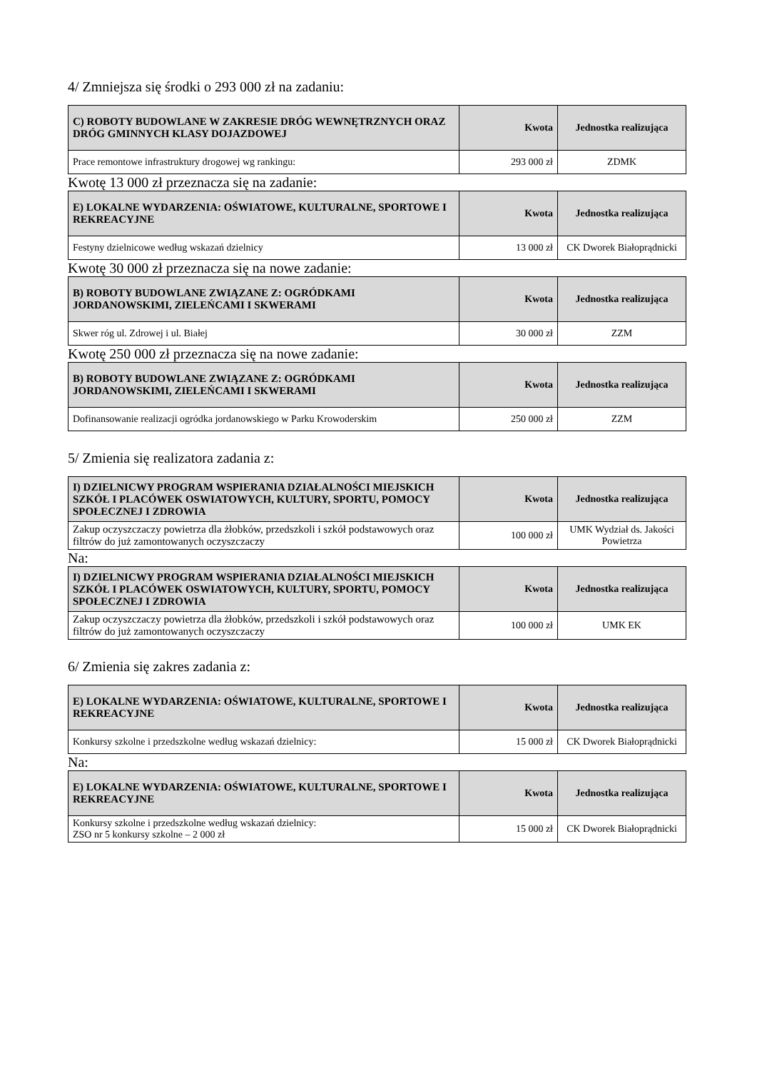4/ Zmniejsza się środki o 293 000 zł na zadaniu:
| C) ROBOTY BUDOWLANE W ZAKRESIE DRÓG WEWNĘTRZNYCH ORAZ DRÓG GMINNYCH KLASY DOJAZDOWEJ | Kwota | Jednostka realizująca |
| --- | --- | --- |
| Prace remontowe infrastruktury drogowej wg rankingu: | 293 000 zł | ZDMK |
Kwotę 13 000 zł przeznacza się na zadanie:
| E) LOKALNE WYDARZENIA: OŚWIATOWE, KULTURALNE, SPORTOWE I REKREACYJNE | Kwota | Jednostka realizująca |
| --- | --- | --- |
| Festyny dzielnicowe według wskazań dzielnicy | 13 000 zł | CK Dworek Białoprądnicki |
Kwotę 30 000 zł przeznacza się na nowe zadanie:
| B) ROBOTY BUDOWLANE ZWIĄZANE Z: OGRÓDKAMI JORDANOWSKIMI, ZIELEŃCAMI I SKWERAMI | Kwota | Jednostka realizująca |
| --- | --- | --- |
| Skwer róg ul. Zdrowej i ul. Białej | 30 000 zł | ZZM |
Kwotę 250 000 zł przeznacza się na nowe zadanie:
| B) ROBOTY BUDOWLANE ZWIĄZANE Z: OGRÓDKAMI JORDANOWSKIMI, ZIELEŃCAMI I SKWERAMI | Kwota | Jednostka realizująca |
| --- | --- | --- |
| Dofinansowanie realizacji ogródka jordanowskiego w Parku Krowoderskim | 250 000 zł | ZZM |
5/ Zmienia się realizatora zadania z:
| I) DZIELNICWY PROGRAM WSPIERANIA DZIAŁALNOŚCI MIEJSKICH SZKÓŁ I PLACÓWEK OSWIATOWYCH, KULTURY, SPORTU, POMOCY SPOŁECZNEJ I ZDROWIA | Kwota | Jednostka realizująca |
| --- | --- | --- |
| Zakup oczyszczaczy powietrza dla żłobków, przedszkoli i szkół podstawowych oraz filtrów do już zamontowanych oczyszczaczy | 100 000 zł | UMK Wydział ds. Jakości Powietrza |
Na:
| I) DZIELNICWY PROGRAM WSPIERANIA DZIAŁALNOŚCI MIEJSKICH SZKÓŁ I PLACÓWEK OSWIATOWYCH, KULTURY, SPORTU, POMOCY SPOŁECZNEJ I ZDROWIA | Kwota | Jednostka realizująca |
| --- | --- | --- |
| Zakup oczyszczaczy powietrza dla żłobków, przedszkoli i szkół podstawowych oraz filtrów do już zamontowanych oczyszczaczy | 100 000 zł | UMK EK |
6/ Zmienia się zakres zadania z:
| E) LOKALNE WYDARZENIA: OŚWIATOWE, KULTURALNE, SPORTOWE I REKREACYJNE | Kwota | Jednostka realizująca |
| --- | --- | --- |
| Konkursy szkolne i przedszkolne według wskazań dzielnicy: | 15 000 zł | CK Dworek Białoprądnicki |
Na:
| E) LOKALNE WYDARZENIA: OŚWIATOWE, KULTURALNE, SPORTOWE I REKREACYJNE | Kwota | Jednostka realizująca |
| --- | --- | --- |
| Konkursy szkolne i przedszkolne według wskazań dzielnicy: ZSO nr 5 konkursy szkolne – 2 000 zł | 15 000 zł | CK Dworek Białoprądnicki |